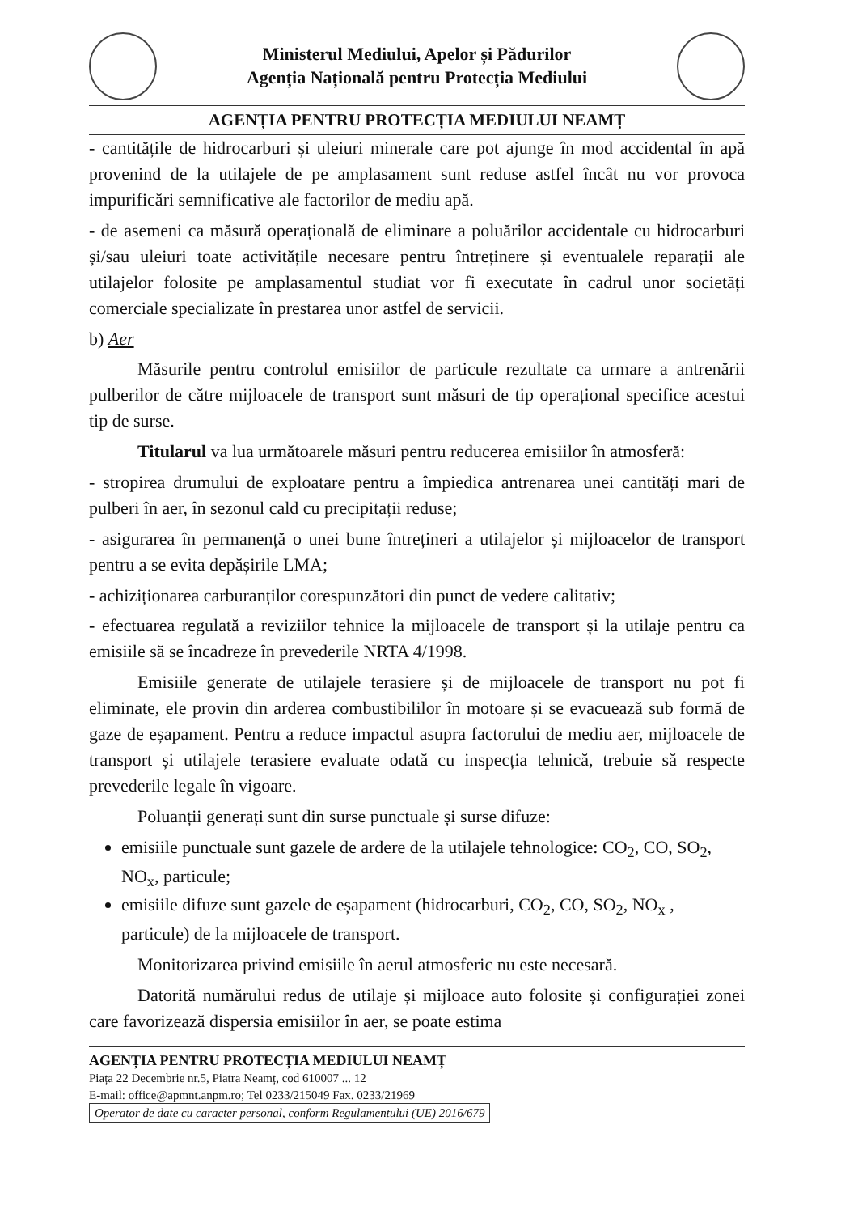Ministerul Mediului, Apelor și Pădurilor
Agenția Națională pentru Protecția Mediului
AGENȚIA PENTRU PROTECȚIA MEDIULUI NEAMȚ
- cantitățile de hidrocarburi și uleiuri minerale care pot ajunge în mod accidental în apă provenind de la utilajele de pe amplasament sunt reduse astfel încât nu vor provoca impurificări semnificative ale factorilor de mediu apă.
- de asemeni ca măsură operațională de eliminare a poluărilor accidentale cu hidrocarburi și/sau uleiuri toate activitățile necesare pentru întreținere și eventualele reparații ale utilajelor folosite pe amplasamentul studiat vor fi executate în cadrul unor societăți comerciale specializate în prestarea unor astfel de servicii.
b) Aer
Măsurile pentru controlul emisiilor de particule rezultate ca urmare a antrenării pulberilor de către mijloacele de transport sunt măsuri de tip operațional specifice acestui tip de surse.
Titularul va lua următoarele măsuri pentru reducerea emisiilor în atmosferă:
- stropirea drumului de exploatare pentru a împiedica antrenarea unei cantități mari de pulberi în aer, în sezonul cald cu precipitații reduse;
- asigurarea în permanență o unei bune întrețineri a utilajelor și mijloacelor de transport pentru a se evita depășirile LMA;
- achiziționarea carburanților corespunzători din punct de vedere calitativ;
- efectuarea regulată a reviziilor tehnice la mijloacele de transport și la utilaje pentru ca emisiile să se încadreze în prevederile NRTA 4/1998.
Emisiile generate de utilajele terasiere și de mijloacele de transport nu pot fi eliminate, ele provin din arderea combustibililor în motoare și se evacuează sub formă de gaze de eșapament. Pentru a reduce impactul asupra factorului de mediu aer, mijloacele de transport și utilajele terasiere evaluate odată cu inspecția tehnică, trebuie să respecte prevederile legale în vigoare.
Poluanții generați sunt din surse punctuale și surse difuze:
emisiile punctuale sunt gazele de ardere de la utilajele tehnologice: CO<sub>2</sub>, CO, SO<sub>2</sub>, NO<sub>x</sub>, particule;
emisiile difuze sunt gazele de eșapament (hidrocarburi, CO<sub>2</sub>, CO, SO<sub>2</sub>, NO<sub>x</sub> , particule) de la mijloacele de transport.
Monitorizarea privind emisiile în aerul atmosferic nu este necesară.
Datorită numărului redus de utilaje și mijloace auto folosite și configurației zonei care favorizează dispersia emisiilor în aer, se poate estima
AGENȚIA PENTRU PROTECȚIA MEDIULUI NEAMȚ
Piața 22 Decembrie nr.5, Piatra Neamț, cod 610007 ... 12
E-mail: office@apmnt.anpm.ro; Tel 0233/215049 Fax. 0233/21969
Operator de date cu caracter personal, conform Regulamentului (UE) 2016/679